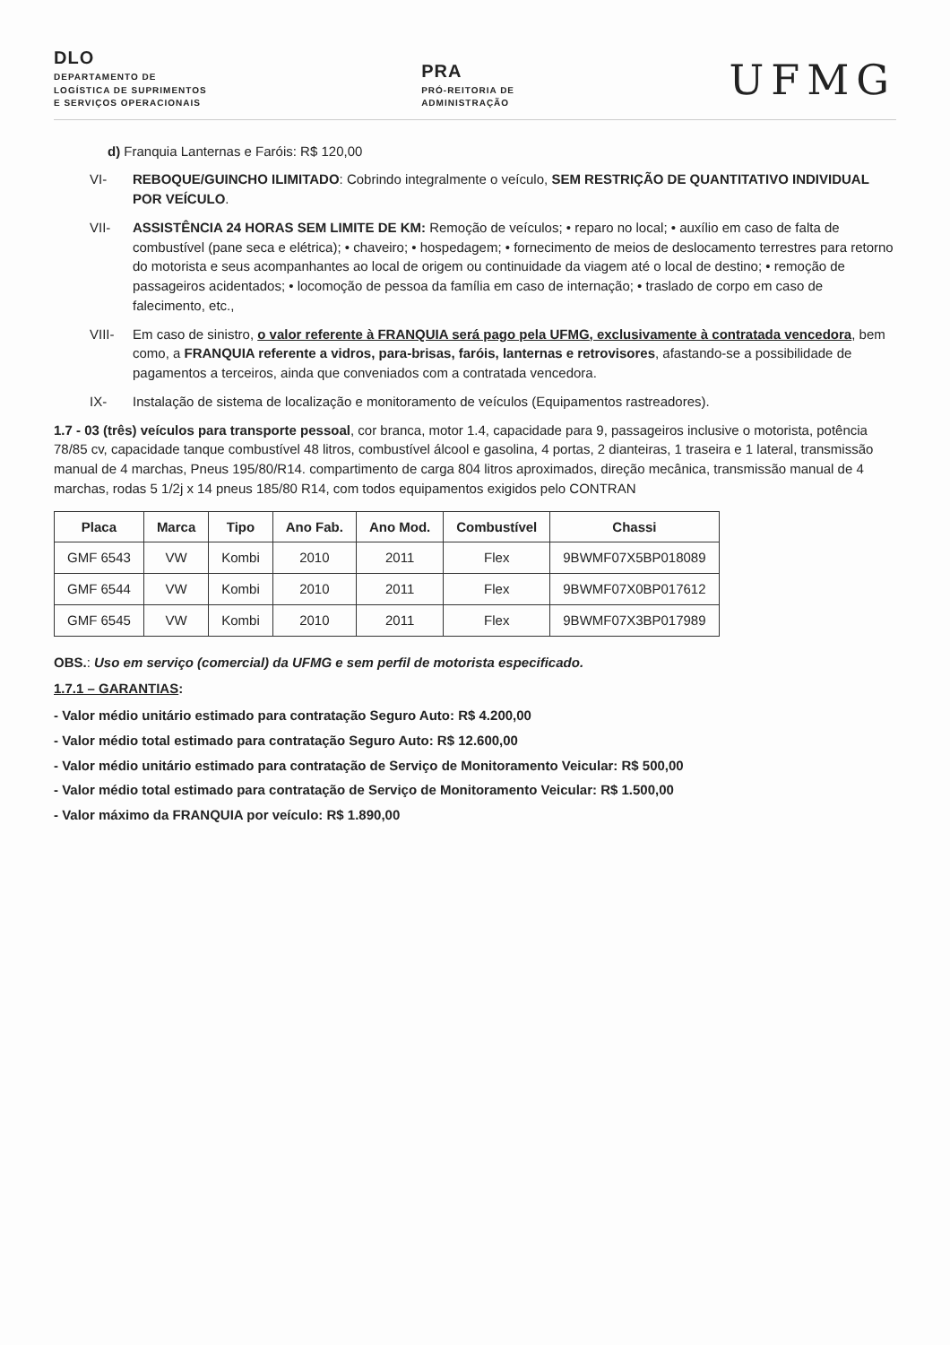DLO
DEPARTAMENTO DE
LOGÍSTICA DE SUPRIMENTOS
E SERVIÇOS OPERACIONAIS
PRA
PRÓ-REITORIA DE
ADMINISTRAÇÃO
UFMG
d) Franquia Lanternas e Faróis: R$ 120,00
VI- REBOQUE/GUINCHO ILIMITADO: Cobrindo integralmente o veículo, SEM RESTRIÇÃO DE QUANTITATIVO INDIVIDUAL POR VEÍCULO.
VII-
ASSISTÊNCIA 24 HORAS SEM LIMITE DE KM: Remoção de veículos; • reparo no local; • auxílio em caso de falta de combustível (pane seca e elétrica); • chaveiro; • hospedagem; • fornecimento de meios de deslocamento terrestres para retorno do motorista e seus acompanhantes ao local de origem ou continuidade da viagem até o local de destino; • remoção de passageiros acidentados; • locomoção de pessoa da família em caso de internação; • traslado de corpo em caso de falecimento, etc.,
VIII-
Em caso de sinistro, o valor referente à FRANQUIA será pago pela UFMG, exclusivamente à contratada vencedora, bem como, a FRANQUIA referente a vidros, para-brisas, faróis, lanternas e retrovisores, afastando-se a possibilidade de pagamentos a terceiros, ainda que conveniados com a contratada vencedora.
IX- Instalação de sistema de localização e monitoramento de veículos (Equipamentos rastreadores).
1.7 - 03 (três) veículos para transporte pessoal, cor branca, motor 1.4, capacidade para 9, passageiros inclusive o motorista, potência 78/85 cv, capacidade tanque combustível 48 litros, combustível álcool e gasolina, 4 portas, 2 dianteiras, 1 traseira e 1 lateral, transmissão manual de 4 marchas, Pneus 195/80/R14. compartimento de carga 804 litros aproximados, direção mecânica, transmissão manual de 4 marchas, rodas 5 1/2j x 14 pneus 185/80 R14, com todos equipamentos exigidos pelo CONTRAN
| Placa | Marca | Tipo | Ano Fab. | Ano Mod. | Combustível | Chassi |
| --- | --- | --- | --- | --- | --- | --- |
| GMF 6543 | VW | Kombi | 2010 | 2011 | Flex | 9BWMF07X5BP018089 |
| GMF 6544 | VW | Kombi | 2010 | 2011 | Flex | 9BWMF07X0BP017612 |
| GMF 6545 | VW | Kombi | 2010 | 2011 | Flex | 9BWMF07X3BP017989 |
OBS.: Uso em serviço (comercial) da UFMG e sem perfil de motorista especificado.
1.7.1 – GARANTIAS:
- Valor médio unitário estimado para contratação Seguro Auto: R$ 4.200,00
- Valor médio total estimado para contratação Seguro Auto: R$ 12.600,00
- Valor médio unitário estimado para contratação de Serviço de Monitoramento Veicular: R$ 500,00
- Valor médio total estimado para contratação de Serviço de Monitoramento Veicular: R$ 1.500,00
- Valor máximo da FRANQUIA por veículo: R$ 1.890,00